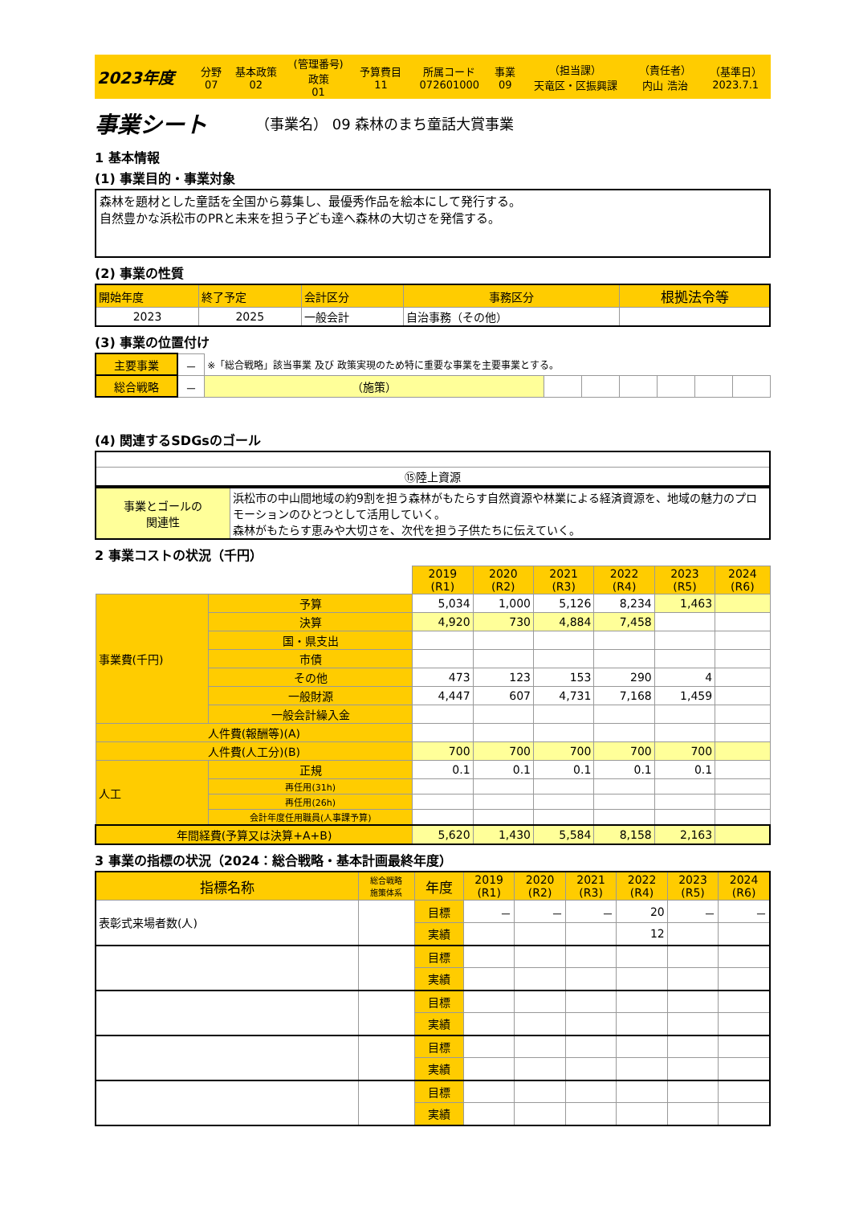| 2023年度 | 分野 07 | 基本政策 02 | (管理番号) 政策 01 | 予算費目 11 | 所属コード 072601000 | 事業 09 | （担当課） 天竜区・区振興課 | （責任者） 内山 浩治 | （基準日） 2023.7.1 |
事業シート （事業名） 09 森林のまち童話大賞事業
1 基本情報
(1) 事業目的・事業対象
森林を題材とした童話を全国から募集し、最優秀作品を絵本にして発行する。
自然豊かな浜松市のPRと未来を担う子ども達へ森林の大切さを発信する。
(2) 事業の性質
| 開始年度 | 終了予定 | 会計区分 | 事務区分 | 根拠法令等 |
| 2023 | 2025 | 一般会計 | 自治事務（その他） | |
(3) 事業の位置付け
| 主要事業 | － | ※「総合戦略」該当事業 及び 政策実現のため特に重要な事業を主要事業とする。 | | | | | | |
| 総合戦略 | － | （施策） | | | | | | |
(4) 関連するSDGsのゴール
| ⑮陸上資源 |
| 事業とゴールの 関連性 | 浜松市の中山間地域の約9割を担う森林がもたらす自然資源や林業による経済資源を、地域の魅力のプロモーションのひとつとして活用していく。 森林がもたらす恵みや大切さを、次代を担う子供たちに伝えていく。 |
2 事業コストの状況（千円）
| | | 2019 (R1) | 2020 (R2) | 2021 (R3) | 2022 (R4) | 2023 (R5) | 2024 (R6) |
| 事業費(千円) | 予算 | 5,034 | 1,000 | 5,126 | 8,234 | 1,463 | |
| | 決算 | 4,920 | 730 | 4,884 | 7,458 | | |
| | 国・県支出 | | | | | | |
| | 市債 | | | | | | |
| | その他 | 473 | 123 | 153 | 290 | 4 | |
| | 一般財源 | 4,447 | 607 | 4,731 | 7,168 | 1,459 | |
| | 一般会計繰入金 | | | | | | |
| 人件費(報酬等)(A) | | | | | | | |
| 人件費(人工分)(B) | | 700 | 700 | 700 | 700 | 700 | |
| 人工 | 正規 | 0.1 | 0.1 | 0.1 | 0.1 | 0.1 | |
| | 再任用(31h) | | | | | | |
| | 再任用(26h) | | | | | | |
| | 会計年度任用職員(人事課予算) | | | | | | |
| 年間経費(予算又は決算+A+B) | | 5,620 | 1,430 | 5,584 | 8,158 | 2,163 | |
3 事業の指標の状況（2024：総合戦略・基本計画最終年度）
| 指標名称 | 総合戦略 施策体系 | 年度 | 2019 (R1) | 2020 (R2) | 2021 (R3) | 2022 (R4) | 2023 (R5) | 2024 (R6) |
| --- | --- | --- | --- | --- | --- | --- | --- | --- |
| 表彰式来場者数(人) | | 目標 | － | － | － | 20 | － | － |
| | | 実績 | | | | 12 | | |
| | | 目標 | | | | | | |
| | | 実績 | | | | | | |
| | | 目標 | | | | | | |
| | | 実績 | | | | | | |
| | | 目標 | | | | | | |
| | | 実績 | | | | | | |
| | | 目標 | | | | | | |
| | | 実績 | | | | | | |